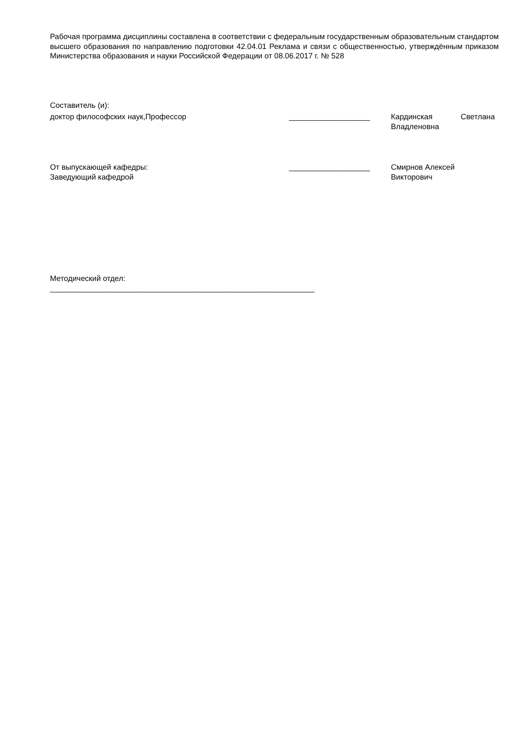Рабочая программа дисциплины составлена в соответствии с федеральным государственным образовательным стандартом высшего образования по направлению подготовки 42.04.01 Реклама и связи с общественностью, утверждённым приказом Министерства образования и науки Российской Федерации от 08.06.2017 г. № 528
Составитель (и):
доктор философских наук,Профессор ___________________ Кардинская Светлана Владленовна
От выпускающей кафедры:
Заведующий кафедрой
___________________ Смирнов Алексей
Викторович
Методический отдел:
______________________________________________________________